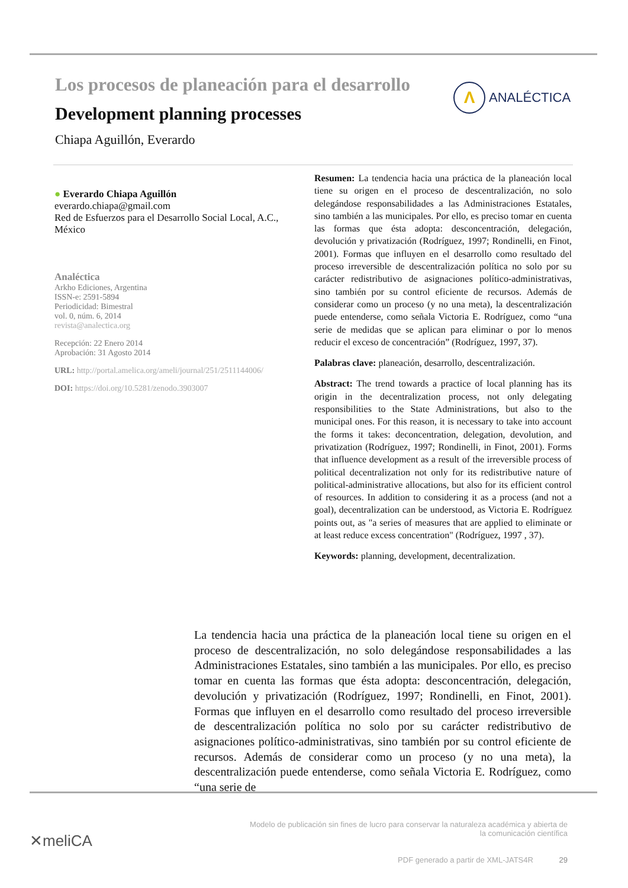Los procesos de planeación para el desarrollo
Development planning processes
Chiapa Aguillón, Everardo
Λ
ANALÉCTICA
● Everardo Chiapa Aguillón
everardo.chiapa@gmail.com
Red de Esfuerzos para el Desarrollo Social Local, A.C., México
Analéctica
Arkho Ediciones, Argentina
ISSN-e: 2591-5894
Periodicidad: Bimestral
vol. 0, núm. 6, 2014
revista@analectica.org
Recepción: 22 Enero 2014
Aprobación: 31 Agosto 2014
URL: http://portal.amelica.org/ameli/journal/251/2511144006/
DOI: https://doi.org/10.5281/zenodo.3903007
Resumen: La tendencia hacia una práctica de la planeación local tiene su origen en el proceso de descentralización, no solo delegándose responsabilidades a las Administraciones Estatales, sino también a las municipales. Por ello, es preciso tomar en cuenta las formas que ésta adopta: desconcentración, delegación, devolución y privatización (Rodríguez, 1997; Rondinelli, en Finot, 2001). Formas que influyen en el desarrollo como resultado del proceso irreversible de descentralización política no solo por su carácter redistributivo de asignaciones político-administrativas, sino también por su control eficiente de recursos. Además de considerar como un proceso (y no una meta), la descentralización puede entenderse, como señala Victoria E. Rodríguez, como “una serie de medidas que se aplican para eliminar o por lo menos reducir el exceso de concentración” (Rodríguez, 1997, 37).
Palabras clave: planeación, desarrollo, descentralización.
Abstract: The trend towards a practice of local planning has its origin in the decentralization process, not only delegating responsibilities to the State Administrations, but also to the municipal ones. For this reason, it is necessary to take into account the forms it takes: deconcentration, delegation, devolution, and privatization (Rodríguez, 1997; Rondinelli, in Finot, 2001). Forms that influence development as a result of the irreversible process of political decentralization not only for its redistributive nature of political-administrative allocations, but also for its efficient control of resources. In addition to considering it as a process (and not a goal), decentralization can be understood, as Victoria E. Rodríguez points out, as "a series of measures that are applied to eliminate or at least reduce excess concentration" (Rodríguez, 1997 , 37).
Keywords: planning, development, decentralization.
La tendencia hacia una práctica de la planeación local tiene su origen en el proceso de descentralización, no solo delegándose responsabilidades a las Administraciones Estatales, sino también a las municipales. Por ello, es preciso tomar en cuenta las formas que ésta adopta: desconcentración, delegación, devolución y privatización (Rodríguez, 1997; Rondinelli, en Finot, 2001). Formas que influyen en el desarrollo como resultado del proceso irreversible de descentralización política no solo por su carácter redistributivo de asignaciones político-administrativas, sino también por su control eficiente de recursos. Además de considerar como un proceso (y no una meta), la descentralización puede entenderse, como señala Victoria E. Rodríguez, como “una serie de
✕meliCA
Modelo de publicación sin fines de lucro para conservar la naturaleza académica y abierta de la comunicación científica
PDF generado a partir de XML-JATS4R 29